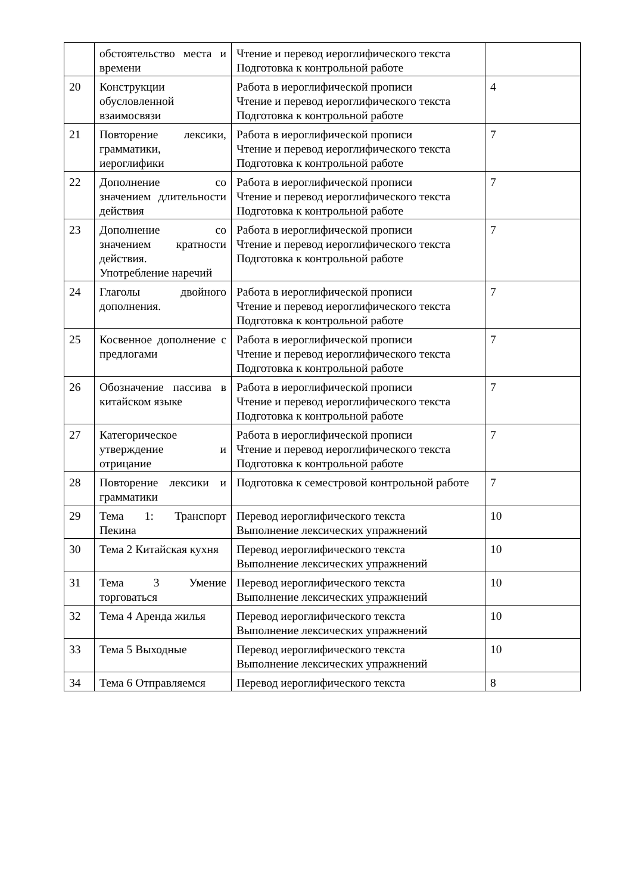| | обстоятельство места и времени | Чтение и перевод иероглифического текста Подготовка к контрольной работе | |
| 20 | Конструкции обусловленной взаимосвязи | Работа в иероглифической прописи Чтение и перевод иероглифического текста Подготовка к контрольной работе | 4 |
| 21 | Повторение лексики, грамматики, иероглифики | Работа в иероглифической прописи Чтение и перевод иероглифического текста Подготовка к контрольной работе | 7 |
| 22 | Дополнение со значением длительности действия | Работа в иероглифической прописи Чтение и перевод иероглифического текста Подготовка к контрольной работе | 7 |
| 23 | Дополнение со значением кратности действия. Употребление наречий | Работа в иероглифической прописи Чтение и перевод иероглифического текста Подготовка к контрольной работе | 7 |
| 24 | Глаголы двойного дополнения. | Работа в иероглифической прописи Чтение и перевод иероглифического текста Подготовка к контрольной работе | 7 |
| 25 | Косвенное дополнение с предлогами | Работа в иероглифической прописи Чтение и перевод иероглифического текста Подготовка к контрольной работе | 7 |
| 26 | Обозначение пассива в китайском языке | Работа в иероглифической прописи Чтение и перевод иероглифического текста Подготовка к контрольной работе | 7 |
| 27 | Категорическое утверждение и отрицание | Работа в иероглифической прописи Чтение и перевод иероглифического текста Подготовка к контрольной работе | 7 |
| 28 | Повторение лексики и грамматики | Подготовка к семестровой контрольной работе | 7 |
| 29 | Тема 1: Транспорт Пекина | Перевод иероглифического текста Выполнение лексических упражнений | 10 |
| 30 | Тема 2 Китайская кухня | Перевод иероглифического текста Выполнение лексических упражнений | 10 |
| 31 | Тема 3 Умение торговаться | Перевод иероглифического текста Выполнение лексических упражнений | 10 |
| 32 | Тема 4 Аренда жилья | Перевод иероглифического текста Выполнение лексических упражнений | 10 |
| 33 | Тема 5 Выходные | Перевод иероглифического текста Выполнение лексических упражнений | 10 |
| 34 | Тема 6 Отправляемся | Перевод иероглифического текста | 8 |